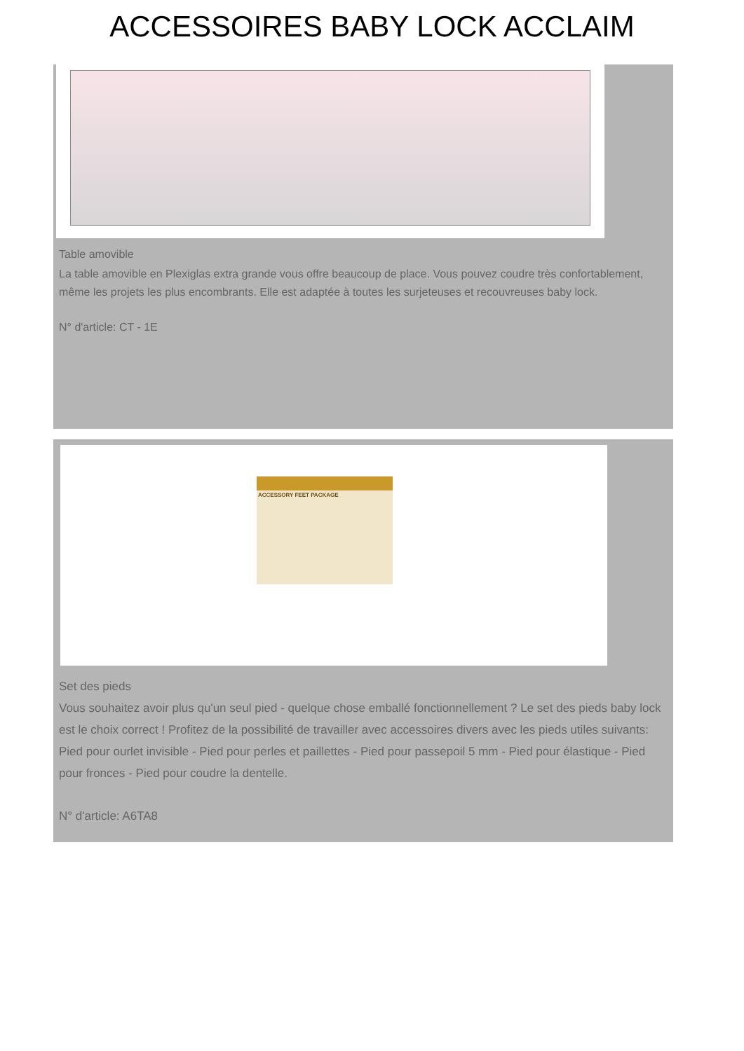ACCESSOIRES BABY LOCK ACCLAIM
Table amovible
La table amovible en Plexiglas extra grande vous offre beaucoup de place. Vous pouvez coudre très confortablement, même les projets les plus encombrants. Elle est adaptée à toutes les surjeteuses et recouvreuses baby lock.
N° d'article: CT - 1E
ACCESSORY FEET PACKAGE
Set des pieds
Vous souhaitez avoir plus qu'un seul pied - quelque chose emballé fonctionnellement ? Le set des pieds baby lock est le choix correct ! Profitez de la possibilité de travailler avec accessoires divers avec les pieds utiles suivants: Pied pour ourlet invisible - Pied pour perles et paillettes - Pied pour passepoil 5 mm - Pied pour élastique - Pied pour fronces - Pied pour coudre la dentelle.
N° d'article: A6TA8